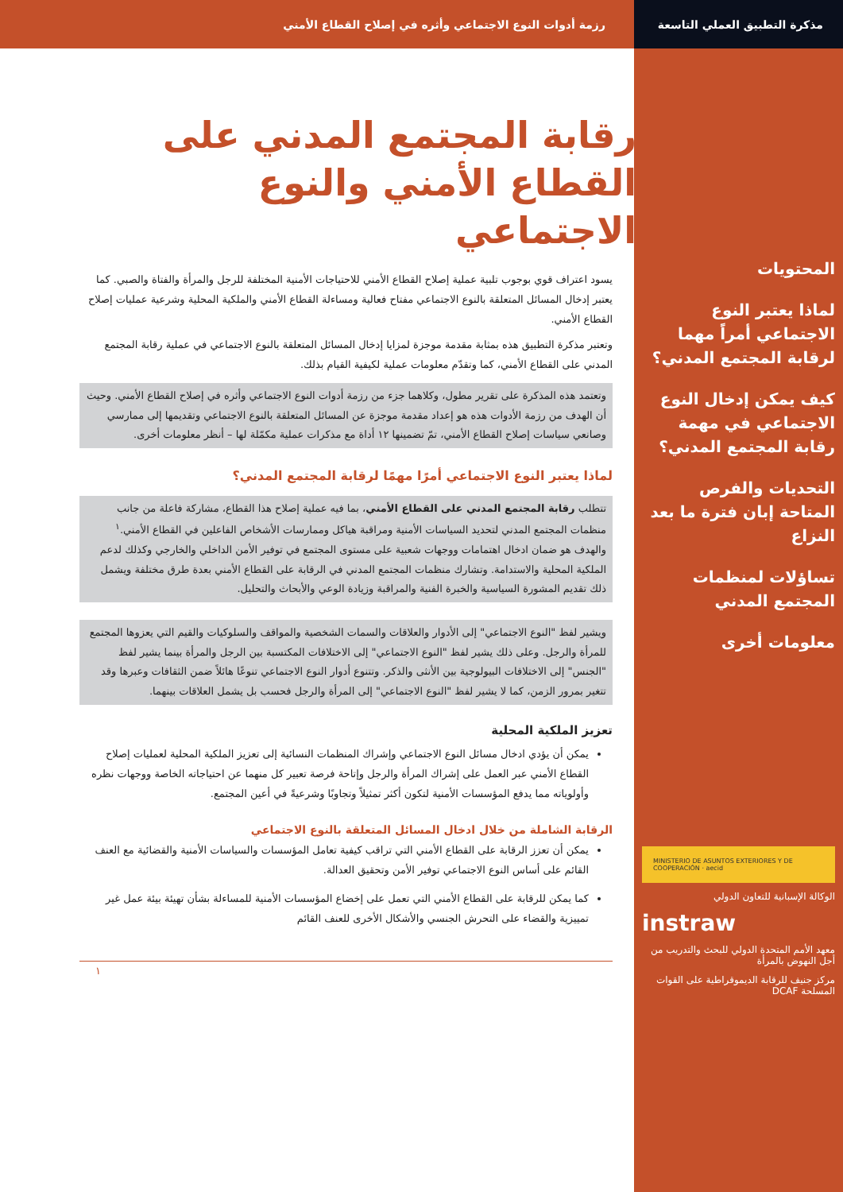مذكرة التطبيق العملي التاسعة رزمة أدوات النوع الاجتماعي وأثره في إصلاح القطاع الأمني
المحتويات
لماذا يعتبر النوع الاجتماعي أمراً مهما لرقابة المجتمع المدني؟
كيف يمكن إدخال النوع الاجتماعي في مهمة رقابة المجتمع المدني؟
التحديات والفرص المتاحة إبان فترة ما بعد النزاع
تساؤلات لمنظمات المجتمع المدني
معلومات أخرى
MINISTERIO DE ASUNTOS EXTERIORES Y DE COOPERACIÓN · aecid
الوكالة الإسبانية للتعاون الدولي
instraw
معهد الأمم المتحدة الدولي للبحث والتدريب من أجل النهوض بالمرأة
مركز جنيف للرقابة الديموقراطية على القوات المسلحة DCAF
رقابة المجتمع المدني على القطاع الأمني والنوع الاجتماعي
يسود اعتراف قوي بوجوب تلبية عملية إصلاح القطاع الأمني للاحتياجات الأمنية المختلفة للرجل والمرأة والفتاة والصبي. كما يعتبر إدخال المسائل المتعلقة بالنوع الاجتماعي مفتاح فعالية ومساءلة القطاع الأمني والملكية المحلية وشرعية عمليات إصلاح القطاع الأمني.
وتعتبر مذكرة التطبيق هذه بمثابة مقدمة موجزة لمزايا إدخال المسائل المتعلقة بالنوع الاجتماعي في عملية رقابة المجتمع المدني على القطاع الأمني، كما وتقدّم معلومات عملية لكيفية القيام بذلك.
وتعتمد هذه المذكرة على تقرير مطول، وكلاهما جزء من رزمة أدوات النوع الاجتماعي وأثره في إصلاح القطاع الأمني. وحيث أن الهدف من رزمة الأدوات هذه هو إعداد مقدمة موجزة عن المسائل المتعلقة بالنوع الاجتماعي وتقديمها إلى ممارسي وصانعي سياسات إصلاح القطاع الأمني، تمّ تضمينها ١٢ أداة مع مذكرات عملية مكمّلة لها – أنظر معلومات أخرى.
لماذا يعتبر النوع الاجتماعي أمرًا مهمًا لرقابة المجتمع المدني؟
تتطلب رقابة المجتمع المدني على القطاع الأمني، بما فيه عملية إصلاح هذا القطاع، مشاركة فاعلة من جانب منظمات المجتمع المدني لتحديد السياسات الأمنية ومراقبة هياكل وممارسات الأشخاص الفاعلين في القطاع الأمني.<sup>١</sup> والهدف هو ضمان ادخال اهتمامات ووجهات شعبية على مستوى المجتمع في توفير الأمن الداخلي والخارجي وكذلك لدعم الملكية المحلية والاستدامة. وتشارك منظمات المجتمع المدني في الرقابة على القطاع الأمني بعدة طرق مختلفة ويشمل ذلك تقديم المشورة السياسية والخبرة الفنية والمراقبة وزيادة الوعي والأبحاث والتحليل.
ويشير لفظ "النوع الاجتماعي" إلى الأدوار والعلاقات والسمات الشخصية والمواقف والسلوكيات والقيم التي يعزوها المجتمع للمرأة والرجل. وعلى ذلك يشير لفظ "النوع الاجتماعي" إلى الاختلافات المكتسبة بين الرجل والمرأة بينما يشير لفظ "الجنس" إلى الاختلافات البيولوجية بين الأنثى والذكر. وتتنوع أدوار النوع الاجتماعي تنوعًا هائلاً ضمن الثقافات وعبرها وقد تتغير بمرور الزمن، كما لا يشير لفظ "النوع الاجتماعي" إلى المرأة والرجل فحسب بل يشمل العلاقات بينهما.
تعزيز الملكية المحلية
يمكن أن يؤدي ادخال مسائل النوع الاجتماعي وإشراك المنظمات النسائية إلى تعزيز الملكية المحلية لعمليات إصلاح القطاع الأمني عبر العمل على إشراك المرأة والرجل وإتاحة فرصة تعبير كل منهما عن احتياجاته الخاصة ووجهات نظره وأولوياته مما يدفع المؤسسات الأمنية لتكون أكثر تمثيلاً وتجاوبًا وشرعيةً في أعين المجتمع.
الرقابة الشاملة من خلال ادخال المسائل المتعلقة بالنوع الاجتماعي
يمكن أن تعزز الرقابة على القطاع الأمني التي تراقب كيفية تعامل المؤسسات والسياسات الأمنية والقضائية مع العنف القائم على أساس النوع الاجتماعي توفير الأمن وتحقيق العدالة.
كما يمكن للرقابة على القطاع الأمني التي تعمل على إخضاع المؤسسات الأمنية للمساءلة بشأن تهيئة بيئة عمل غير تمييزية والقضاء على التحرش الجنسي والأشكال الأخرى للعنف القائم
١